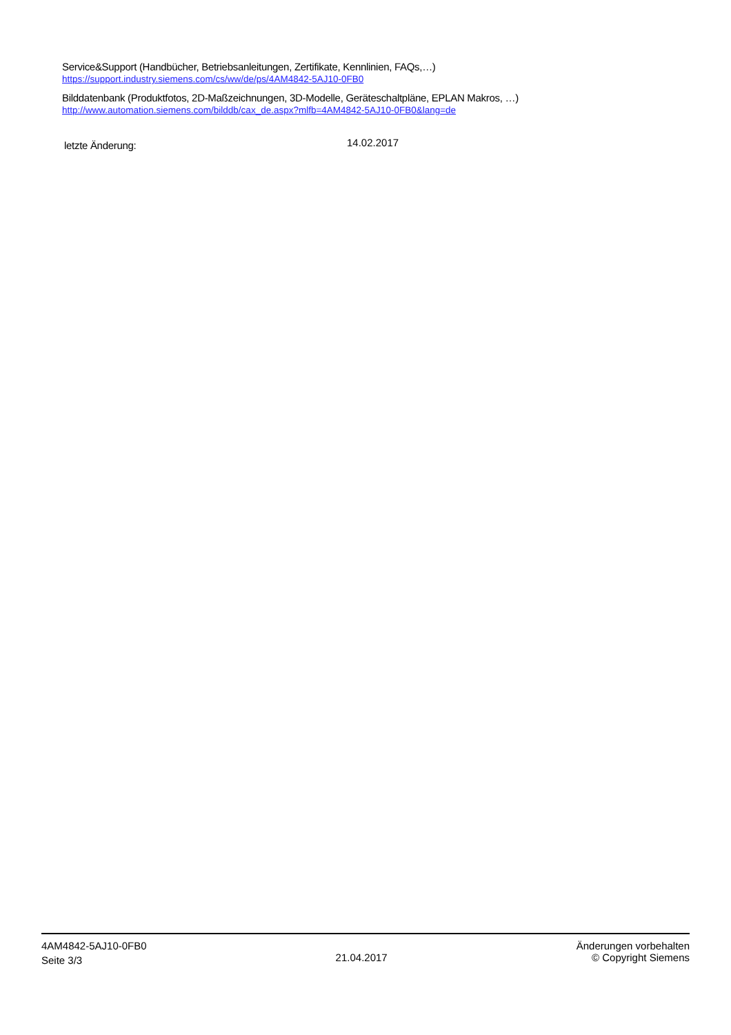Service&Support (Handbücher, Betriebsanleitungen, Zertifikate, Kennlinien, FAQs,…)
https://support.industry.siemens.com/cs/ww/de/ps/4AM4842-5AJ10-0FB0
Bilddatenbank (Produktfotos, 2D-Maßzeichnungen, 3D-Modelle, Geräteschaltpläne, EPLAN Makros, …)
http://www.automation.siemens.com/bilddb/cax_de.aspx?mlfb=4AM4842-5AJ10-0FB0&lang=de
letzte Änderung: 14.02.2017
4AM4842-5AJ10-0FB0
Seite 3/3
21.04.2017
Änderungen vorbehalten
© Copyright Siemens